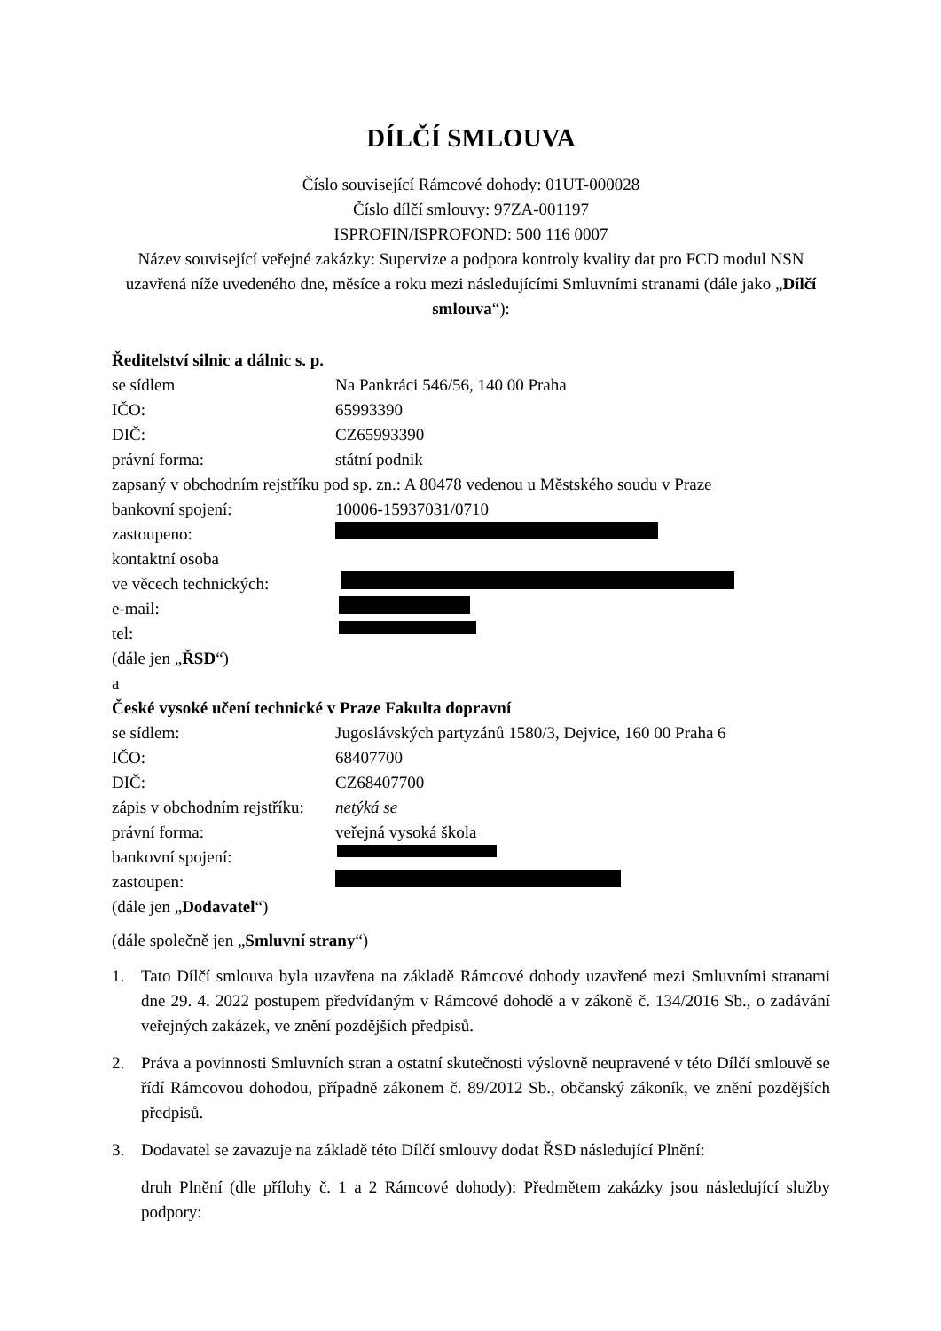DÍLČÍ SMLOUVA
Číslo související Rámcové dohody: 01UT-000028
Číslo dílčí smlouvy: 97ZA-001197
ISPROFIN/ISPROFOND: 500 116 0007
Název související veřejné zakázky: Supervize a podpora kontroly kvality dat pro FCD modul NSN
uzavřená níže uvedeného dne, měsíce a roku mezi následujícími Smluvními stranami (dále jako „Dílčí smlouva“):
Ředitelství silnic a dálnic s. p.
se sídlem Na Pankráci 546/56, 140 00 Praha
IČO: 65993390
DIČ: CZ65993390
právní forma: státní podnik
zapsaný v obchodním rejstříku pod sp. zn.: A 80478 vedenou u Městského soudu v Praze
bankovní spojení: 10006-15937031/0710
zastoupeno:
kontaktní osoba
ve věcech technických:
e-mail:
tel:
(dále jen „ŘSD“)
a
České vysoké učení technické v Praze Fakulta dopravní
se sídlem: Jugoslávských partyzánů 1580/3, Dejvice, 160 00 Praha 6
IČO: 68407700
DIČ: CZ68407700
zápis v obchodním rejstříku: netýká se
právní forma: veřejná vysoká škola
bankovní spojení:
zastoupen:
(dále jen „Dodavatel“)
(dále společně jen „Smluvní strany“)
1. Tato Dílčí smlouva byla uzavřena na základě Rámcové dohody uzavřené mezi Smluvními stranami dne 29. 4. 2022 postupem předvídaným v Rámcové dohodě a v zákoně č. 134/2016 Sb., o zadávání veřejných zakázek, ve znění pozdějších předpisů.
2. Práva a povinnosti Smluvních stran a ostatní skutečnosti výslovně neupravené v této Dílčí smlouvě se řídí Rámcovou dohodou, případně zákonem č. 89/2012 Sb., občanský zákoník, ve znění pozdějších předpisů.
3. Dodavatel se zavazuje na základě této Dílčí smlouvy dodat ŘSD následující Plnění:
druh Plnění (dle přílohy č. 1 a 2 Rámcové dohody): Předmětem zakázky jsou následující služby podpory: